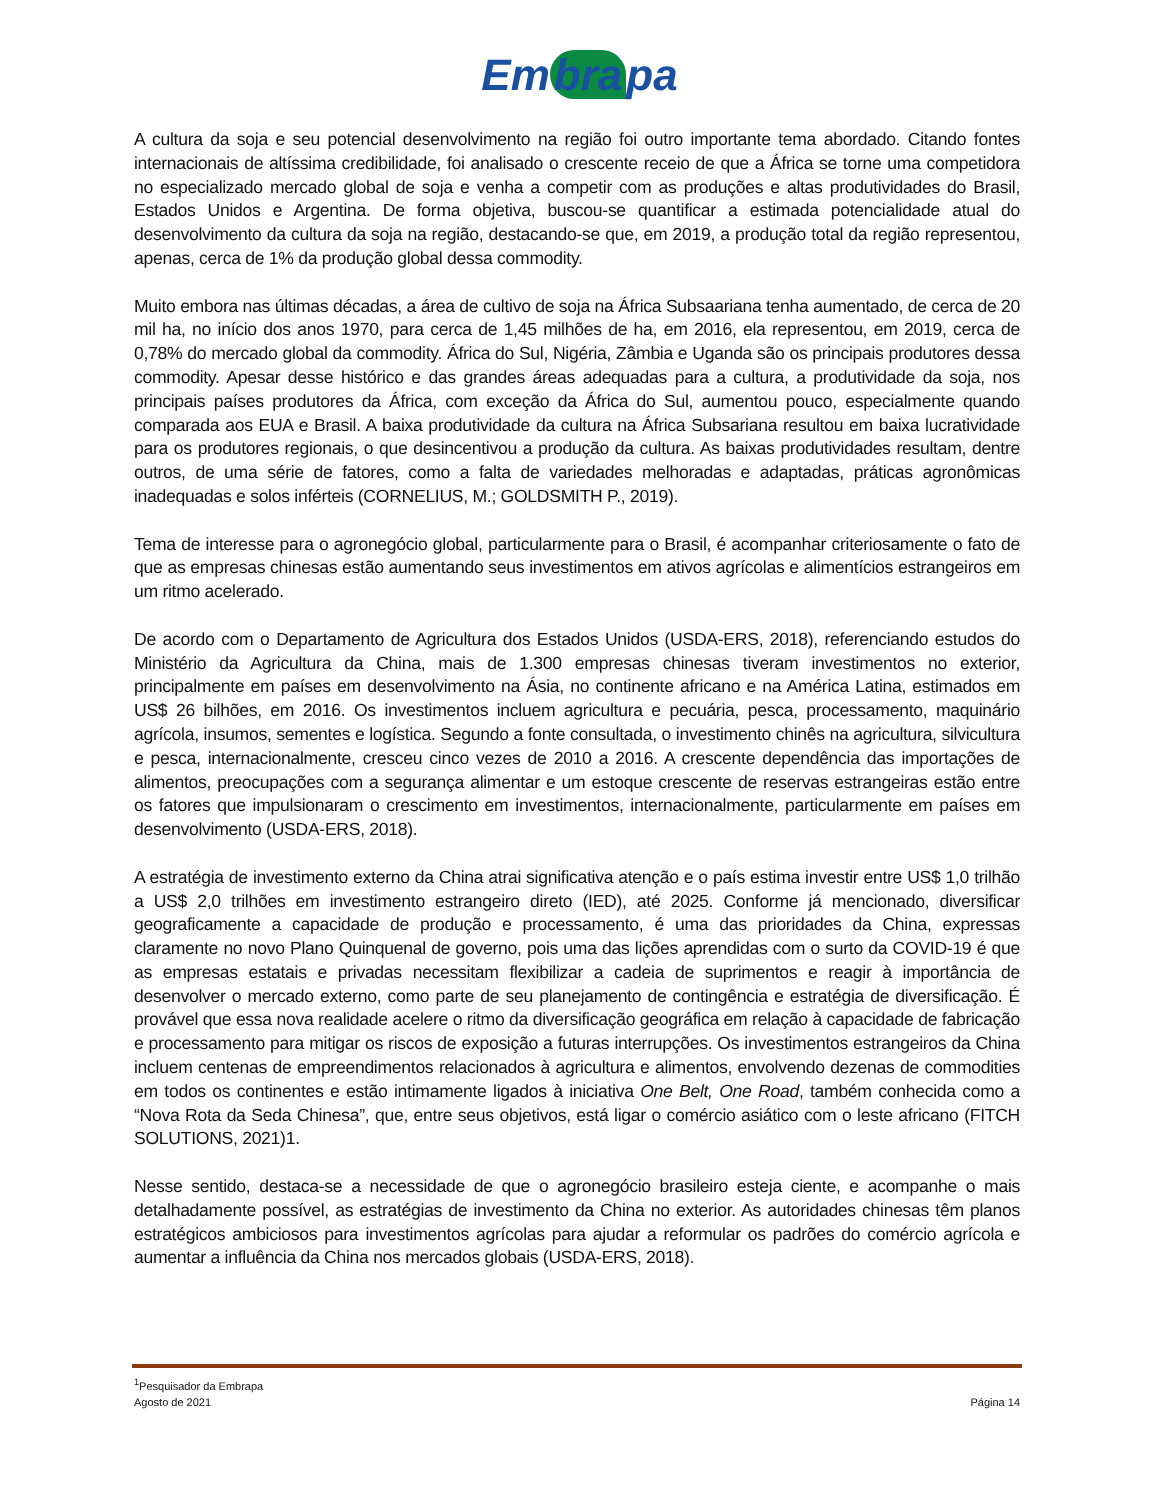Em bra pa
A cultura da soja e seu potencial desenvolvimento na região foi outro importante tema abordado. Citando fontes internacionais de altíssima credibilidade, foi analisado o crescente receio de que a África se torne uma competidora no especializado mercado global de soja e venha a competir com as produções e altas produtividades do Brasil, Estados Unidos e Argentina. De forma objetiva, buscou-se quantificar a estimada potencialidade atual do desenvolvimento da cultura da soja na região, destacando-se que, em 2019, a produção total da região representou, apenas, cerca de 1% da produção global dessa commodity.
Muito embora nas últimas décadas, a área de cultivo de soja na África Subsaariana tenha aumentado, de cerca de 20 mil ha, no início dos anos 1970, para cerca de 1,45 milhões de ha, em 2016, ela representou, em 2019, cerca de 0,78% do mercado global da commodity. África do Sul, Nigéria, Zâmbia e Uganda são os principais produtores dessa commodity. Apesar desse histórico e das grandes áreas adequadas para a cultura, a produtividade da soja, nos principais países produtores da África, com exceção da África do Sul, aumentou pouco, especialmente quando comparada aos EUA e Brasil. A baixa produtividade da cultura na África Subsariana resultou em baixa lucratividade para os produtores regionais, o que desincentivou a produção da cultura. As baixas produtividades resultam, dentre outros, de uma série de fatores, como a falta de variedades melhoradas e adaptadas, práticas agronômicas inadequadas e solos inférteis (CORNELIUS, M.; GOLDSMITH P., 2019).
Tema de interesse para o agronegócio global, particularmente para o Brasil, é acompanhar criteriosamente o fato de que as empresas chinesas estão aumentando seus investimentos em ativos agrícolas e alimentícios estrangeiros em um ritmo acelerado.
De acordo com o Departamento de Agricultura dos Estados Unidos (USDA-ERS, 2018), referenciando estudos do Ministério da Agricultura da China, mais de 1.300 empresas chinesas tiveram investimentos no exterior, principalmente em países em desenvolvimento na Ásia, no continente africano e na América Latina, estimados em US$ 26 bilhões, em 2016. Os investimentos incluem agricultura e pecuária, pesca, processamento, maquinário agrícola, insumos, sementes e logística. Segundo a fonte consultada, o investimento chinês na agricultura, silvicultura e pesca, internacionalmente, cresceu cinco vezes de 2010 a 2016. A crescente dependência das importações de alimentos, preocupações com a segurança alimentar e um estoque crescente de reservas estrangeiras estão entre os fatores que impulsionaram o crescimento em investimentos, internacionalmente, particularmente em países em desenvolvimento (USDA-ERS, 2018).
A estratégia de investimento externo da China atrai significativa atenção e o país estima investir entre US$ 1,0 trilhão a US$ 2,0 trilhões em investimento estrangeiro direto (IED), até 2025. Conforme já mencionado, diversificar geograficamente a capacidade de produção e processamento, é uma das prioridades da China, expressas claramente no novo Plano Quinquenal de governo, pois uma das lições aprendidas com o surto da COVID-19 é que as empresas estatais e privadas necessitam flexibilizar a cadeia de suprimentos e reagir à importância de desenvolver o mercado externo, como parte de seu planejamento de contingência e estratégia de diversificação. É provável que essa nova realidade acelere o ritmo da diversificação geográfica em relação à capacidade de fabricação e processamento para mitigar os riscos de exposição a futuras interrupções. Os investimentos estrangeiros da China incluem centenas de empreendimentos relacionados à agricultura e alimentos, envolvendo dezenas de commodities em todos os continentes e estão intimamente ligados à iniciativa One Belt, One Road, também conhecida como a “Nova Rota da Seda Chinesa”, que, entre seus objetivos, está ligar o comércio asiático com o leste africano (FITCH SOLUTIONS, 2021)1.
Nesse sentido, destaca-se a necessidade de que o agronegócio brasileiro esteja ciente, e acompanhe o mais detalhadamente possível, as estratégias de investimento da China no exterior. As autoridades chinesas têm planos estratégicos ambiciosos para investimentos agrícolas para ajudar a reformular os padrões do comércio agrícola e aumentar a influência da China nos mercados globais (USDA-ERS, 2018).
<sup>1</sup> Pesquisador da Embrapa
Agosto de 2021 Página 14